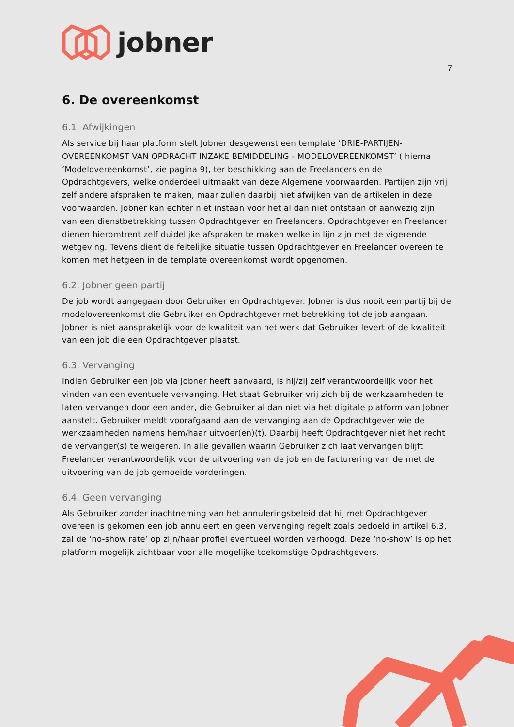jobner
7
6. De overeenkomst
6.1. Afwijkingen
Als service bij haar platform stelt Jobner desgewenst een template ‘DRIE-PARTIJEN-OVEREENKOMST VAN OPDRACHT INZAKE BEMIDDELING - MODELOVEREENKOMST’ ( hierna ‘Modelovereenkomst’, zie pagina 9), ter beschikking aan de Freelancers en de Opdrachtgevers, welke onderdeel uitmaakt van deze Algemene voorwaarden. Partijen zijn vrij zelf andere afspraken te maken, maar zullen daarbij niet afwijken van de artikelen in deze voorwaarden. Jobner kan echter niet instaan voor het al dan niet ontstaan of aanwezig zijn van een dienstbetrekking tussen Opdrachtgever en Freelancers. Opdrachtgever en Freelancer dienen hieromtrent zelf duidelijke afspraken te maken welke in lijn zijn met de vigerende wetgeving. Tevens dient de feitelijke situatie tussen Opdrachtgever en Freelancer overeen te komen met hetgeen in de template overeenkomst wordt opgenomen.
6.2. Jobner geen partij
De job wordt aangegaan door Gebruiker en Opdrachtgever. Jobner is dus nooit een partij bij de modelovereenkomst die Gebruiker en Opdrachtgever met betrekking tot de job aangaan. Jobner is niet aansprakelijk voor de kwaliteit van het werk dat Gebruiker levert of de kwaliteit van een job die een Opdrachtgever plaatst.
6.3. Vervanging
Indien Gebruiker een job via Jobner heeft aanvaard, is hij/zij zelf verantwoordelijk voor het vinden van een eventuele vervanging. Het staat Gebruiker vrij zich bij de werkzaamheden te laten vervangen door een ander, die Gebruiker al dan niet via het digitale platform van Jobner aanstelt. Gebruiker meldt voorafgaand aan de vervanging aan de Opdrachtgever wie de werkzaamheden namens hem/haar uitvoer(en)(t). Daarbij heeft Opdrachtgever niet het recht de vervanger(s) te weigeren. In alle gevallen waarin Gebruiker zich laat vervangen blijft Freelancer verantwoordelijk voor de uitvoering van de job en de facturering van de met de uitvoering van de job gemoeide vorderingen.
6.4. Geen vervanging
Als Gebruiker zonder inachtneming van het annuleringsbeleid dat hij met Opdrachtgever overeen is gekomen een job annuleert en geen vervanging regelt zoals bedoeld in artikel 6.3, zal de ‘no-show rate’ op zijn/haar profiel eventueel worden verhoogd. Deze ‘no-show’ is op het platform mogelijk zichtbaar voor alle mogelijke toekomstige Opdrachtgevers.